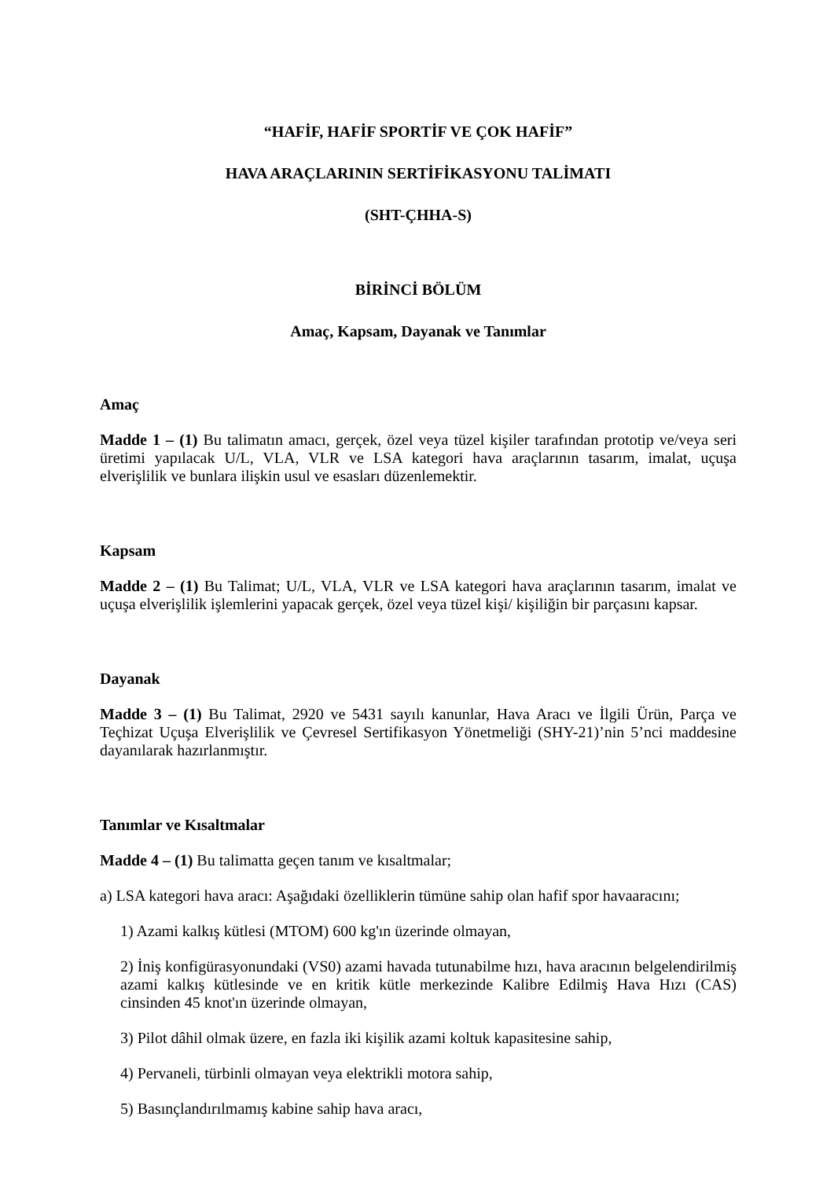“HAFİF, HAFİF SPORTİF VE ÇOK HAFİF”
HAVA ARAÇLARININ SERTİFİKASYONU TALİMATI
(SHT-ÇHHA-S)
BİRİNCİ BÖLÜM
Amaç, Kapsam, Dayanak ve Tanımlar
Amaç
Madde 1 – (1) Bu talimatın amacı, gerçek, özel veya tüzel kişiler tarafından prototip ve/veya seri üretimi yapılacak U/L, VLA, VLR ve LSA kategori hava araçlarının tasarım, imalat, uçuşa elverişlilik ve bunlara ilişkin usul ve esasları düzenlemektir.
Kapsam
Madde 2 – (1) Bu Talimat; U/L, VLA, VLR ve LSA kategori hava araçlarının tasarım, imalat ve uçuşa elverişlilik işlemlerini yapacak gerçek, özel veya tüzel kişi/ kişiliğin bir parçasını kapsar.
Dayanak
Madde 3 – (1) Bu Talimat, 2920 ve 5431 sayılı kanunlar, Hava Aracı ve İlgili Ürün, Parça ve Teçhizat Uçuşa Elverişlilik ve Çevresel Sertifikasyon Yönetmeliği (SHY-21)’nin 5’nci maddesine dayanılarak hazırlanmıştır.
Tanımlar ve Kısaltmalar
Madde 4 – (1) Bu talimatta geçen tanım ve kısaltmalar;
a) LSA kategori hava aracı: Aşağıdaki özelliklerin tümüne sahip olan hafif spor havaaracını;
1) Azami kalkış kütlesi (MTOM) 600 kg'ın üzerinde olmayan,
2) İniş konfigürasyonundaki (VS0) azami havada tutunabilme hızı, hava aracının belgelendirilmiş azami kalkış kütlesinde ve en kritik kütle merkezinde Kalibre Edilmiş Hava Hızı (CAS) cinsinden 45 knot'ın üzerinde olmayan,
3) Pilot dâhil olmak üzere, en fazla iki kişilik azami koltuk kapasitesine sahip,
4) Pervaneli, türbinli olmayan veya elektrikli motora sahip,
5) Basınçlandırılmamış kabine sahip hava aracı,